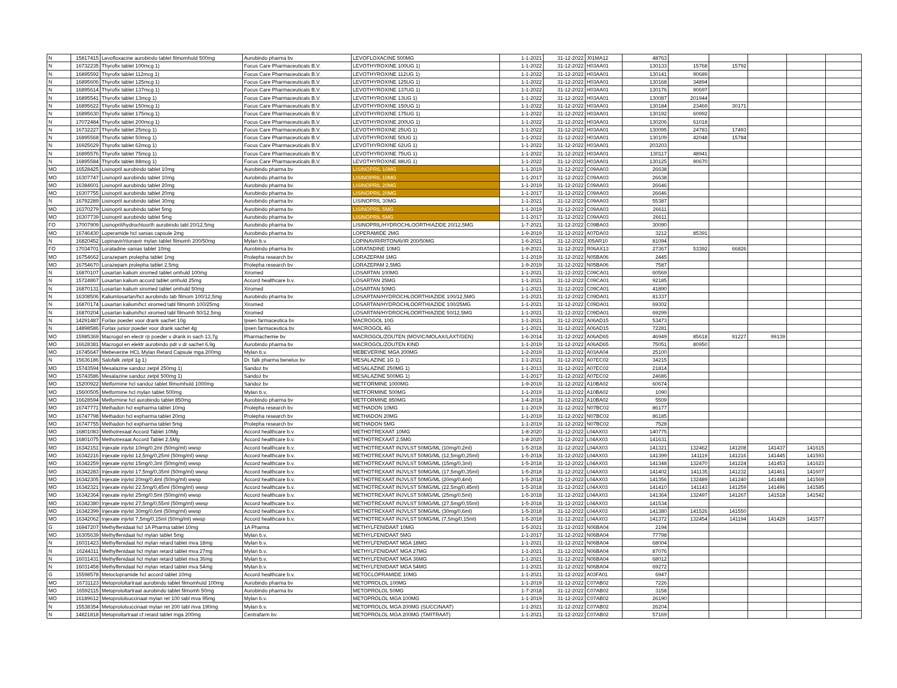| N | 15817415 | Levofloxacine aurobindo tablet filmomhuld 500mg | Aurobindo pharma bv | LEVOFLOXACINE 500MG | 1-1-2021 | 31-12-2022 | J01MA12 | 48763 | | | | | |
| N | 16732235 | Thyrofix tablet 100mcg 1) | Focus Care Pharmaceuticals B.V. | LEVOTHYROXINE 100UG 1) | 1-1-2022 | 31-12-2022 | H03AA01 | 130133 | 15768 | 15792 | | | |
| N | 16895592 | Thyrofix tablet 112mcg 1) | Focus Care Pharmaceuticals B.V. | LEVOTHYROXINE 112UG 1) | 1-1-2022 | 31-12-2022 | H03AA01 | 130141 | 90689 | | | | |
| N | 16895606 | Thyrofix tablet 125mcg 1) | Focus Care Pharmaceuticals B.V. | LEVOTHYROXINE 125UG 1) | 1-1-2022 | 31-12-2022 | H03AA01 | 130168 | 34894 | | | | |
| N | 16895614 | Thyrofix tablet 137mcg 1) | Focus Care Pharmaceuticals B.V. | LEVOTHYROXINE 137UG 1) | 1-1-2022 | 31-12-2022 | H03AA01 | 130176 | 90697 | | | | |
| N | 16895541 | Thyrofix tablet 13mcg 1) | Focus Care Pharmaceuticals B.V. | LEVOTHYROXINE 13UG 1) | 1-1-2022 | 31-12-2022 | H03AA01 | 130087 | 201944 | | | | |
| N | 16895622 | Thyrofix tablet 150mcg 1) | Focus Care Pharmaceuticals B.V. | LEVOTHYROXINE 150UG 1) | 1-1-2022 | 31-12-2022 | H03AA01 | 130184 | 23469 | 30171 | | | |
| N | 16895630 | Thyrofix tablet 175mcg 1) | Focus Care Pharmaceuticals B.V. | LEVOTHYROXINE 175UG 1) | 1-1-2022 | 31-12-2022 | H03AA01 | 130192 | 60992 | | | | |
| N | 17072484 | Thyrofix tablet 200mcg 1) | Focus Care Pharmaceuticals B.V. | LEVOTHYROXINE 200UG 1) | 1-1-2022 | 31-12-2022 | H03AA01 | 130206 | 61018 | | | | |
| N | 16732227 | Thyrofix tablet 25mcg 1) | Focus Care Pharmaceuticals B.V. | LEVOTHYROXINE 25UG 1) | 1-1-2022 | 31-12-2022 | H03AA01 | 130095 | 24783 | 17493 | | | |
| N | 16895568 | Thyrofix tablet 50mcg 1) | Focus Care Pharmaceuticals B.V. | LEVOTHYROXINE 50UG 1) | 1-1-2022 | 31-12-2022 | H03AA01 | 130109 | 42048 | 15784 | | | |
| N | 16925629 | Thyrofix tablet 62mcg 1) | Focus Care Pharmaceuticals B.V. | LEVOTHYROXINE 62UG 1) | 1-1-2022 | 31-12-2022 | H03AA01 | 203203 | | | | | |
| N | 16895576 | Thyrofix tablet 75mcg 1) | Focus Care Pharmaceuticals B.V. | LEVOTHYROXINE 75UG 1) | 1-1-2022 | 31-12-2022 | H03AA01 | 130117 | 48941 | | | | |
| N | 16895584 | Thyrofix tablet 88mcg 1) | Focus Care Pharmaceuticals B.V. | LEVOTHYROXINE 88UG 1) | 1-1-2022 | 31-12-2022 | H03AA01 | 130125 | 90670 | | | | |
| MO | 16528425 | Lisinopril aurobindo tablet 10mg | Aurobindo pharma bv | LISINOPRIL 10MG | 1-1-2019 | 31-12-2022 | C09AA03 | 26638 | | | | | |
| MO | 16307747 | Lisinopril aurobindo tablet 10mg | Aurobindo pharma bv | LISINOPRIL 10MG | 1-1-2017 | 31-12-2022 | C09AA03 | 26638 | | | | | |
| MO | 16384601 | Lisinopril aurobindo tablet 20mg | Aurobindo pharma bv | LISINOPRIL 20MG | 1-1-2019 | 31-12-2022 | C09AA03 | 26646 | | | | | |
| MO | 16307755 | Lisinopril aurobindo tablet 20mg | Aurobindo pharma bv | LISINOPRIL 20MG | 1-1-2017 | 31-12-2022 | C09AA03 | 26646 | | | | | |
| N | 16792289 | Lisinopril aurobindo tablet 30mg | Aurobindo pharma bv | LISINOPRIL 30MG | 1-1-2021 | 31-12-2022 | C09AA03 | 55387 | | | | | |
| MO | 16370279 | Lisinopril aurobindo tablet 5mg | Aurobindo pharma bv | LISINOPRIL 5MG | 1-1-2019 | 31-12-2022 | C09AA03 | 26611 | | | | | |
| MO | 16307739 | Lisinopril aurobindo tablet 5mg | Aurobindo pharma bv | LISINOPRIL 5MG | 1-1-2017 | 31-12-2022 | C09AA03 | 26611 | | | | | |
| FO | 17007909 | Lisinopril/hydrochloorth aurobindo tabl 20/12,5mg | Aurobindo pharma bv | LISINOPRIL/HYDROCHLOORTHIAZIDE 20/12,5MG | 1-7-2021 | 31-12-2022 | C09BA03 | 30090 | | | | | |
| MO | 16746430 | Loperamide hcl sanias capsule 2mg | Aurobindo pharma bv | LOPERAMIDE 2MG | 1-9-2019 | 31-12-2022 | A07DA03 | 3212 | 85391 | | | | |
| N | 16820452 | Lopinavir/ritonavir mylan tablet filmomh 200/50mg | Mylan b.v. | LOPINAVIR/RITONAVIR 200/50MG | 1-6-2021 | 31-12-2022 | J05AR10 | 81094 | | | | | |
| FO | 17034701 | Loratadine sanias tablet 10mg | Aurobindo pharma bv | LORATADINE 10MG | 1-9-2021 | 31-12-2022 | R06AX13 | 27367 | 53392 | 66826 | | | |
| MO | 16754662 | Lorazepam prolepha tablet 1mg | Prolepha research bv | LORAZEPAM 1MG | 1-1-2019 | 31-12-2022 | N05BA06 | 2445 | | | | | |
| MO | 16754670 | Lorazepam prolepha tablet 2,5mg | Prolepha research bv | LORAZEPAM 2,5MG | 1-9-2019 | 31-12-2022 | N05BA06 | 7587 | | | | | |
| N | 16870107 | Losartan kalium xiromed tablet omhuld 100mg | Xiromed | LOSARTAN 100MG | 1-1-2021 | 31-12-2022 | C09CA01 | 60569 | | | | | |
| N | 15724867 | Losartan kalium accord tablet omhuld 25mg | Accord healthcare b.v. | LOSARTAN 25MG | 1-1-2021 | 31-12-2022 | C09CA01 | 92185 | | | | | |
| N | 16870131 | Losartan kalium xiromed tablet omhuld 50mg | Xiromed | LOSARTAN 50MG | 1-1-2021 | 31-12-2022 | C09CA01 | 41890 | | | | | |
| N | 16308506 | Kaliumlosartan/hct aurobindo tab filmom 100/12,5mg | Aurobindo pharma bv | LOSARTAN/HYDROCHLOORTHIAZIDE 100/12,5MG | 1-1-2021 | 31-12-2022 | C09DA01 | 81337 | | | | | |
| N | 16870174 | Losartan kalium/hct xiromed tabl filmomh 100/25mg | Xiromed | LOSARTAN/HYDROCHLOORTHIAZIDE 100/25MG | 1-1-2021 | 31-12-2022 | C09DA01 | 69302 | | | | | |
| N | 16870204 | Losartan kalium/hct xiromed tabl filmomh 50/12,5mg | Xiromed | LOSARTAN/HYDROCHLOORTHIAZIDE 50/12,5MG | 1-1-2021 | 31-12-2022 | C09DA01 | 69299 | | | | | |
| N | 14291487 | Forlax poeder voor drank sachet 10g | Ipsen farmaceutica bv | MACROGOL 10G | 1-1-2021 | 31-12-2022 | A06AD15 | 53473 | | | | | |
| N | 14898586 | Forlax junior poeder voor drank sachet 4g | Ipsen farmaceutica bv | MACROGOL 4G | 1-1-2021 | 31-12-2022 | A06AD15 | 72281 | | | | | |
| MO | 15985369 | Macrogol en electr rp poeder v drank in sach 13,7g | Pharmachemie bv | MACROGOL/ZOUTEN (MOVIC/MOLAX/LAXT/GEN) | 1-6-2014 | 31-12-2022 | A06AD65 | 46949 | 85618 | 91227 | 99139 | | |
| MO | 16628381 | Macrogol en elektr aurobindo pdr v dr sachet 6,9g | Aurobindo pharma bv | MACROGOL/ZOUTEN KIND | 1-1-2019 | 31-12-2022 | A06AD65 | 75051 | 80950 | | | | |
| MO | 16745647 | Mebeverine HCL Mylan Retard Capsule mga 200mg | Mylan b.v. | MEBEVERINE MGA 200MG | 1-2-2019 | 31-12-2022 | A03AA04 | 25100 | | | | | |
| N | 15636186 | Salofalk zetpil 1g 1) | Dr. falk pharma benelux bv | MESALAZINE 1G 1) | 1-1-2021 | 31-12-2022 | A07EC02 | 34215 | | | | | |
| MO | 15743594 | Mesalazine sandoz zetpil 250mg 1) | Sandoz bv | MESALAZINE 250MG 1) | 1-1-2013 | 31-12-2022 | A07EC02 | 21814 | | | | | |
| MO | 15743586 | Mesalazine sandoz zetpil 500mg 1) | Sandoz bv | MESALAZINE 500MG 1) | 1-1-2017 | 31-12-2022 | A07EC02 | 24686 | | | | | |
| MO | 15200922 | Metformine hcl sandoz tablet filmomhuld 1000mg | Sandoz bv | METFORMINE 1000MG | 1-9-2019 | 31-12-2022 | A10BA02 | 60674 | | | | | |
| MO | 15600505 | Metformine hcl mylan tablet 500mg | Mylan b.v. | METFORMINE 500MG | 1-1-2019 | 31-12-2022 | A10BA02 | 1090 | | | | | |
| MO | 16628594 | Metformine hcl aurobindo tablet 850mg | Aurobindo pharma bv | METFORMINE 850MG | 1-4-2018 | 31-12-2022 | A10BA02 | 5509 | | | | | |
| MO | 16747771 | Methadon hcl expharma tablet 10mg | Prolepha research bv | METHADON 10MG | 1-1-2019 | 31-12-2022 | N07BC02 | 86177 | | | | | |
| MO | 16747798 | Methadon hcl expharma tablet 20mg | Prolepha research bv | METHADON 20MG | 1-1-2019 | 31-12-2022 | N07BC02 | 86185 | | | | | |
| MO | 16747755 | Methadon hcl expharma tablet 5mg | Prolepha research bv | METHADON 5MG | 1-1-2019 | 31-12-2022 | N07BC02 | 7528 | | | | | |
| MO | 16801083 | Methotrexaat Accord Tablet 10Mg | Accord healthcare b.v. | METHOTREXAAT 10MG | 1-8-2020 | 31-12-2022 | L04AX03 | 140775 | | | | | |
| MO | 16801075 | Methotrexaat Accord Tablet 2,5Mg | Accord healthcare b.v. | METHOTREXAAT 2,5MG | 1-8-2020 | 31-12-2022 | L04AX03 | 141631 | | | | | |
| MO | 16342151 | Injexate injvlst 10mg/0,2ml (50mg/ml) wwsp | Accord healthcare b.v. | METHOTREXAAT INJVLST 50MG/ML (10mg/0,2ml) | 1-5-2018 | 31-12-2022 | L04AX03 | 141321 | 132462 | 141208 | 141437 | 141615 | |
| MO | 16342216 | Injexate injvlst 12,5mg/0,25ml (50mg/ml) wwsp | Accord healthcare b.v. | METHOTREXAAT INJVLST 50MG/ML (12,5mg/0,25ml) | 1-5-2018 | 31-12-2022 | L04AX03 | 141399 | 141119 | 141216 | 141445 | 141593 | |
| MO | 16342259 | Injexate injvlst 15mg/0,3ml (50mg/ml) wwsp | Accord healthcare b.v. | METHOTREXAAT INJVLST 50MG/ML (15mg/0,3ml) | 1-5-2018 | 31-12-2022 | L04AX03 | 141348 | 132470 | 141224 | 141453 | 141623 | |
| MO | 16342283 | Injexate injvlst 17,5mg/0,35ml (50mg/ml) wwsp | Accord healthcare b.v. | METHOTREXAAT INJVLST 50MG/ML (17,5mg/0,35ml) | 1-5-2018 | 31-12-2022 | L04AX03 | 141402 | 141135 | 141232 | 141461 | 141607 | |
| MO | 16342305 | Injexate injvlst 20mg/0,4ml (50mg/ml) wwsp | Accord healthcare b.v. | METHOTREXAAT INJVLST 50MG/ML (20mg/0,4ml) | 1-5-2018 | 31-12-2022 | L04AX03 | 141356 | 132489 | 141240 | 141488 | 141569 | |
| MO | 16342321 | Injexate injvlst 22,5mg/0,45ml (50mg/ml) wwsp | Accord healthcare b.v. | METHOTREXAAT INJVLST 50MG/ML (22,5mg/0,45ml) | 1-5-2018 | 31-12-2022 | L04AX03 | 141410 | 141143 | 141259 | 141496 | 141585 | |
| MO | 16342364 | Injexate injvlst 25mg/0,5ml (50mg/ml) wwsp | Accord healthcare b.v. | METHOTREXAAT INJVLST 50MG/ML (25mg/0,5ml) | 1-5-2018 | 31-12-2022 | L04AX03 | 141364 | 132497 | 141267 | 141518 | 141542 | |
| MO | 16342380 | Injexate injvlst 27,5mg/0,55ml (50mg/ml) wwsp | Accord healthcare b.v. | METHOTREXAAT INJVLST 50MG/ML (27,5mg/0,55ml) | 1-5-2018 | 31-12-2022 | L04AX03 | 141534 | | | | | |
| MO | 16342399 | Injexate injvlst 30mg/0,6ml (50mg/ml) wwsp | Accord healthcare b.v. | METHOTREXAAT INJVLST 50MG/ML (30mg/0,6ml) | 1-5-2018 | 31-12-2022 | L04AX03 | 141380 | 141526 | 141550 | | | |
| MO | 16342062 | Injexate injvlst 7,5mg/0,15ml (50mg/ml) wwsp | Accord healthcare b.v. | METHOTREXAAT INJVLST 50MG/ML (7,5mg/0,15ml) | 1-5-2018 | 31-12-2022 | L04AX03 | 141372 | 132454 | 141194 | 141429 | 141577 | |
| G | 16947207 | Methylfenidaat hcl 1A Pharma tablet 10mg | 1A Pharma | METHYLFENIDAAT 10MG | 1-5-2021 | 31-12-2022 | N06BA04 | 2194 | | | | | |
| MO | 16305639 | Methylfenidaat hcl mylan tablet 5mg | Mylan b.v. | METHYLFENIDAAT 5MG | 1-1-2017 | 31-12-2022 | N06BA04 | 77798 | | | | | |
| N | 16031423 | Methylfenidaat hcl mylan retard tablet mva 18mg | Mylan b.v. | METHYLFENIDAAT MGA 18MG | 1-1-2021 | 31-12-2022 | N06BA04 | 68004 | | | | | |
| N | 16244311 | Methylfenidaat hcl mylan retard tablet mva 27mg | Mylan b.v. | METHYLFENIDAAT MGA 27MG | 1-1-2021 | 31-12-2022 | N06BA04 | 87076 | | | | | |
| N | 16031431 | Methylfenidaat hcl mylan retard tablet mva 36mg | Mylan b.v. | METHYLFENIDAAT MGA 36MG | 1-1-2021 | 31-12-2022 | N06BA04 | 68012 | | | | | |
| N | 16031458 | Methylfenidaat hcl mylan retard tablet mva 54mg | Mylan b.v. | METHYLFENIDAAT MGA 54MG | 1-1-2021 | 31-12-2022 | N06BA04 | 69272 | | | | | |
| G | 15598578 | Metoclopramide hcl accord tablet 10mg | Accord healthcare b.v. | METOCLOPRAMIDE 10MG | 1-1-2021 | 31-12-2022 | A03FA01 | 6947 | | | | | |
| MO | 16731123 | Metoprololtartraat aurobindo tablet filmomhuld 100mg | Aurobindo pharma bv | METOPROLOL 100MG | 1-1-2019 | 31-12-2022 | C07AB02 | 7226 | | | | | |
| MO | 16592115 | Metoprololtartraat aurobindo tablet filmomh 50mg | Aurobindo pharma bv | METOPROLOL 50MG | 1-7-2018 | 31-12-2022 | C07AB02 | 3158 | | | | | |
| MO | 16189612 | Metoprololsuccinaat mylan ret 100 tabl mva 95mg | Mylan b.v. | METOPROLOL MGA 100MG | 1-1-2019 | 31-12-2022 | C07AB02 | 26190 | | | | | |
| N | 15538354 | Metoprololsuccinaat mylan ret 200 tabl mva 190mg | Mylan b.v. | METOPROLOL MGA 200MG (SUCCINAAT) | 1-1-2021 | 31-12-2022 | C07AB02 | 26204 | | | | | |
| N | 14821818 | Metoproltartraat cf retard tablet mga 200mg | Centrafarm bv | METOPROLOL MGA 200MG (TARTRAAT) | 1-1-2021 | 31-12-2022 | C07AB02 | 57169 | | | | | |